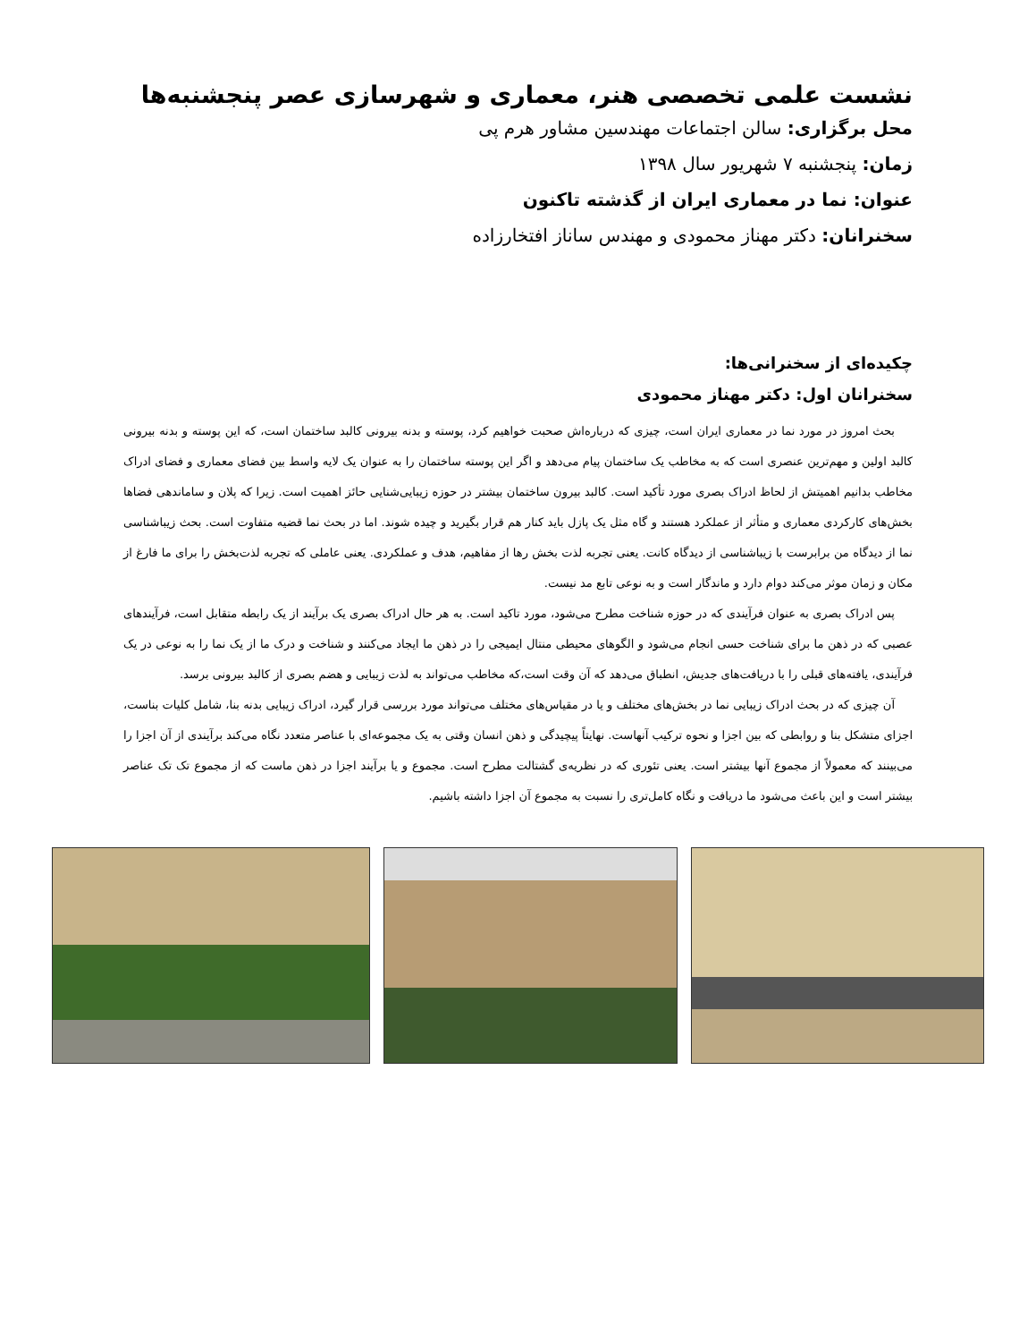نشست علمی تخصصی هنر، معماری و شهرسازی عصر پنجشنبه‌ها
محل برگزاری: سالن اجتماعات مهندسین مشاور هرم پی
زمان: پنجشنبه ۷ شهریور سال ۱۳۹۸
عنوان: نما در معماری ایران از گذشته تاکنون
سخنرانان: دکتر مهناز محمودی و مهندس ساناز افتخارزاده
چکیده‌ای از سخنرانی‌ها:
سخنرانان اول: دکتر مهناز محمودی
بحث امروز در مورد نما در معماری ایران است، چیزی که درباره‌اش صحبت خواهیم کرد، پوسته و بدنه بیرونی کالبد ساختمان است، که این پوسته و بدنه بیرونی کالبد اولین و مهم‌ترین عنصری است که به مخاطب یک ساختمان پیام می‌دهد و اگر این پوسته ساختمان را به عنوان یک لایه واسط بین فضای معماری و فضای ادراک مخاطب بدانیم اهمیتش از لحاظ ادراک بصری مورد تأکید است. کالبد بیرون ساختمان بیشتر در حوزه زیبایی‌شنایی حائز اهمیت است. زیرا که پلان و ساماندهی فضاها بخش‌های کارکردی معماری و متأثر از عملکرد هستند و گاه مثل یک پازل باید کنار هم قرار بگیرید و چیده شوند. اما در بحث نما قضیه متفاوت است. بحث زیباشناسی نما از دیدگاه من برابرست با زیباشناسی از دیدگاه کانت. یعنی تجربه لذت بخش رها از مفاهیم، هدف و عملکردی. یعنی عاملی که تجربه لذت‌بخش را برای ما فارغ از مکان و زمان موثر می‌کند دوام دارد و ماندگار است و به نوعی تابع مد نیست.
پس ادراک بصری به عنوان فرآیندی که در حوزه شناخت مطرح می‌شود، مورد تاکید است. به هر حال ادراک بصری یک برآیند از یک رابطه متقابل است، فرآیندهای عصبی که در ذهن ما برای شناخت حسی انجام می‌شود و الگوهای محیطی منتال ایمیجی را در ذهن ما ایجاد می‌کنند و شناخت و درک ما از یک نما را به نوعی در یک فرآیندی، یافته‌های قبلی را با دریافت‌های جدیش، انطباق می‌دهد که آن وقت است،که مخاطب می‌تواند به لذت زیبایی و هضم بصری از کالبد بیرونی برسد.
آن چیزی که در بحث ادراک زیبایی نما در بخش‌های مختلف و یا در مقیاس‌های مختلف می‌تواند مورد بررسی قرار گیرد، ادراک زیبایی بدنه بنا، شامل کلیات بناست، اجزای متشکل بنا و روابطی که بین اجزا و نحوه ترکیب آنهاست. نهایتاً پیچیدگی و ذهن انسان وقتی به یک مجموعه‌ای با عناصر متعدد نگاه می‌کند برآیندی از آن اجزا را می‌بینند که معمولاً از مجموع آنها بیشتر است. یعنی تئوری که در نظریه‌ی گشتالت مطرح است. مجموع و یا برآیند اجزا در ذهن ماست که از مجموع تک تک عناصر بیشتر است و این باعث می‌شود ما دریافت و نگاه کامل‌تری را نسبت به مجموع آن اجزا داشته باشیم.